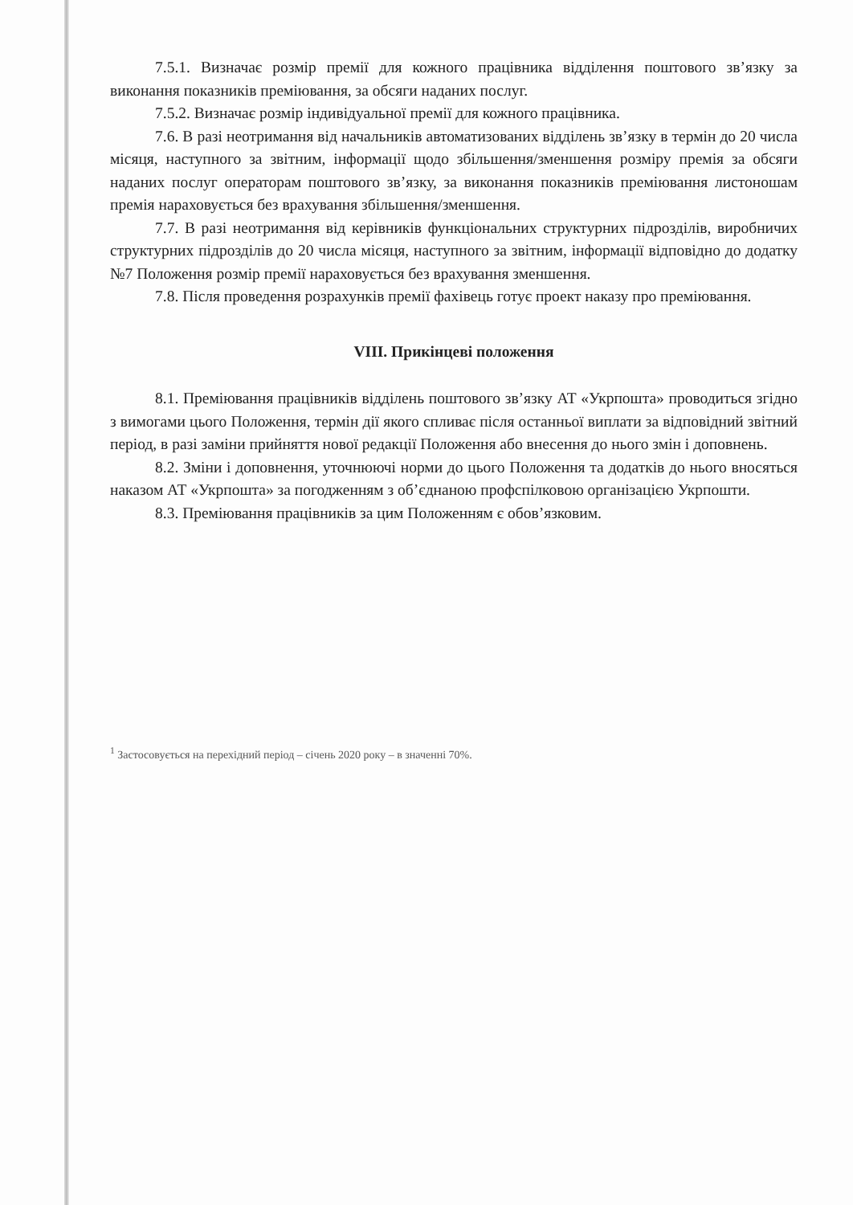7.5.1. Визначає розмір премії для кожного працівника відділення поштового зв’язку за виконання показників преміювання, за обсяги наданих послуг.
7.5.2. Визначає розмір індивідуальної премії для кожного працівника.
7.6. В разі неотримання від начальників автоматизованих відділень зв’язку в термін до 20 числа місяця, наступного за звітним, інформації щодо збільшення/зменшення розміру премія за обсяги наданих послуг операторам поштового зв’язку, за виконання показників преміювання листоношам премія нараховується без врахування збільшення/зменшення.
7.7. В разі неотримання від керівників функціональних структурних підрозділів, виробничих структурних підрозділів до 20 числа місяця, наступного за звітним, інформації відповідно до додатку №7 Положення розмір премії нараховується без врахування зменшення.
7.8. Після проведення розрахунків премії фахівець готує проект наказу про преміювання.
VIII. Прикінцеві положення
8.1. Преміювання працівників відділень поштового зв’язку АТ «Укрпошта» проводиться згідно з вимогами цього Положення, термін дії якого спливає після останньої виплати за відповідний звітний період, в разі заміни прийняття нової редакції Положення або внесення до нього змін і доповнень.
8.2. Зміни і доповнення, уточнюючі норми до цього Положення та додатків до нього вносяться наказом АТ «Укрпошта» за погодженням з об’єднаною профспілковою організацією Укрпошти.
8.3. Преміювання працівників за цим Положенням є обов’язковим.
<sup>1</sup> Застосовується на перехідний період – січень 2020 року – в значенні 70%.